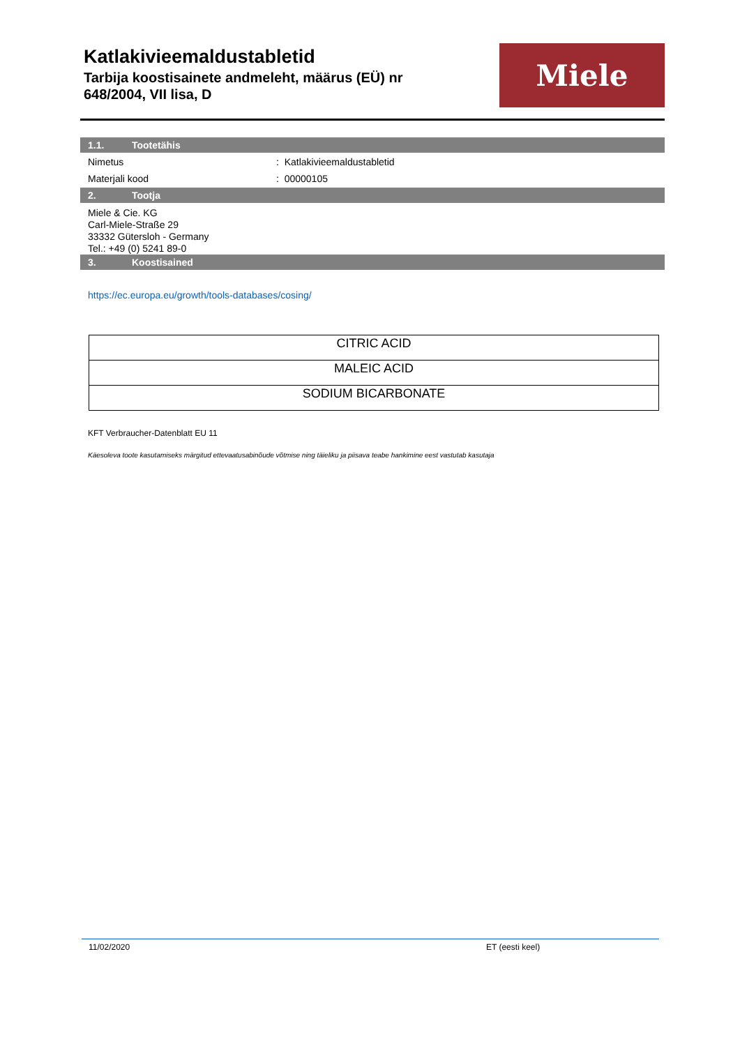Katlakivieemaldustabletid
Tarbija koostisainete andmeleht, määrus (EÜ) nr
648/2004, VII lisa, D
Miele
1.1. Tootetähis
Nimetus : Katlakivieemaldustabletid
Materjali kood : 00000105
2. Tootja
Miele & Cie. KG
Carl-Miele-Straße 29
33332 Gütersloh - Germany
Tel.: +49 (0) 5241 89-0
3. Koostisained
https://ec.europa.eu/growth/tools-databases/cosing/
| CITRIC ACID |
| MALEIC ACID |
| SODIUM BICARBONATE |
KFT Verbraucher-Datenblatt EU 11
Käesoleva toote kasutamiseks märgitud ettevaatusabinõude võtmise ning täieliku ja piisava teabe hankimine eest vastutab kasutaja
11/02/2020 ET (eesti keel)